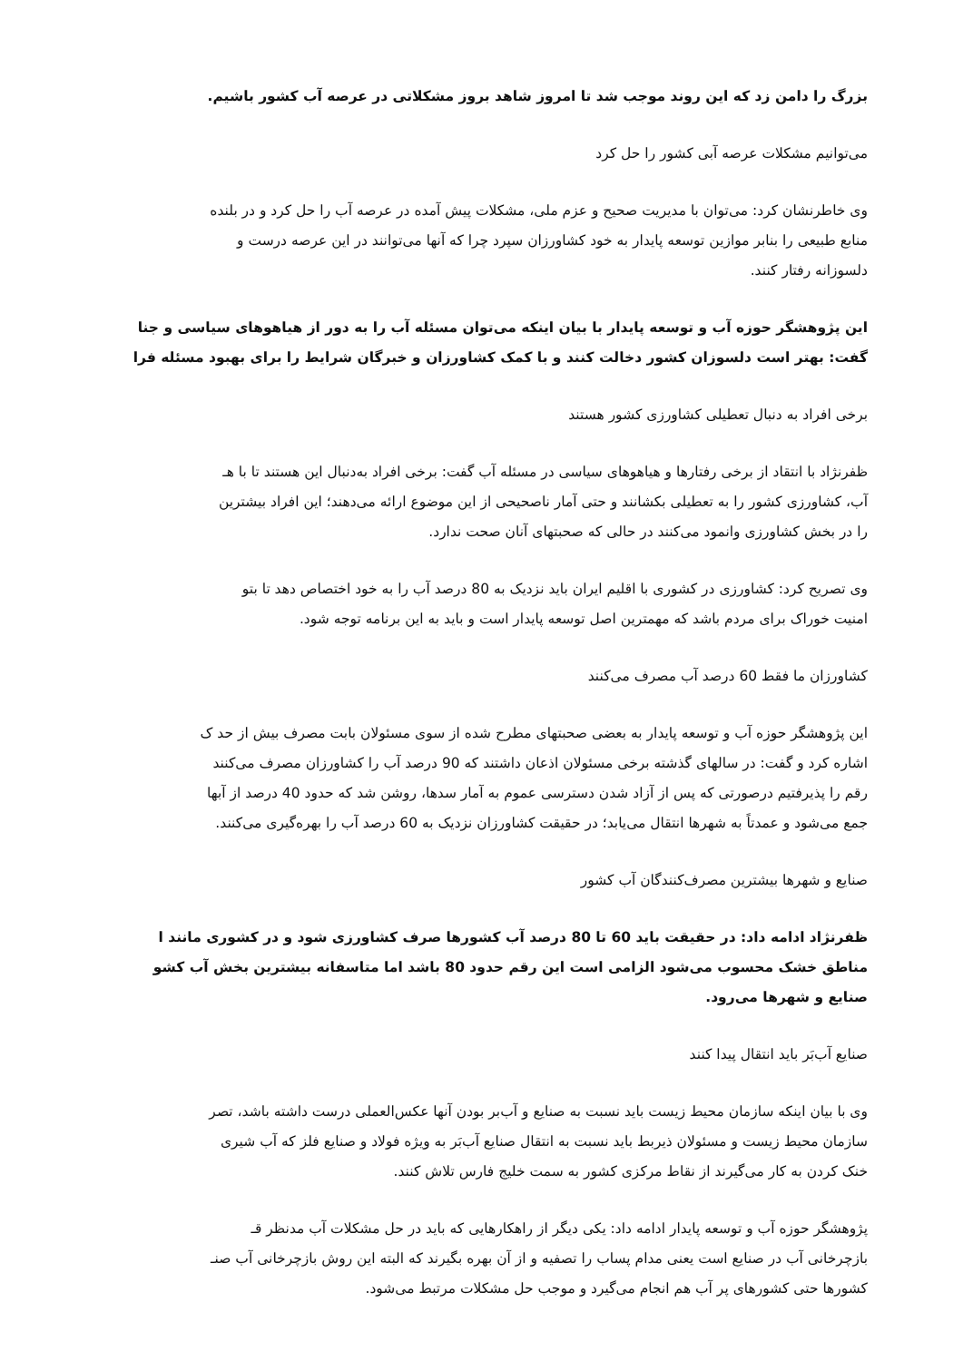بزرگ را دامن زد که این روند موجب شد تا امروز شاهد بروز مشکلاتی در عرصه آب کشور باشیم.
می‌توانیم مشکلات عرصه آبی کشور را حل کرد
وی خاطرنشان کرد: می‌توان با مدیریت صحیح و عزم ملی، مشکلات پیش آمده در عرصه آب را حل کرد و در بلنده
منابع طبیعی را بنابر موازین توسعه پایدار به خود کشاورزان سپرد چرا که آنها می‌توانند در این عرصه درست و
دلسوزانه رفتار کنند.
این پژوهشگر حوزه آب و توسعه پایدار با بیان اینکه می‌توان مسئله آب را به دور از هیاهوهای سیاسی و جنا
گفت: بهتر است دلسوزان کشور دخالت کنند و با کمک کشاورزان و خبرگان شرایط را برای بهبود مسئله فرا
برخی افراد به دنبال تعطیلی کشاورزی کشور هستند
ظفرنژاد با انتقاد از برخی رفتارها و هیاهوهای سیاسی در مسئله آب گفت: برخی افراد به‌دنبال این هستند تا با هـ
آب، کشاورزی کشور را به تعطیلی بکشانند و حتی آمار ناصحیحی از این موضوع ارائه می‌دهند؛ این افراد بیشترین
را در بخش کشاورزی وانمود می‌کنند در حالی که صحبتهای آنان صحت ندارد.
وی تصریح کرد: کشاورزی در کشوری با اقلیم ایران باید نزدیک به 80 درصد آب را به خود اختصاص دهد تا بتو
امنیت خوراک برای مردم باشد که مهمترین اصل توسعه پایدار است و باید به این برنامه توجه شود.
کشاورزان ما فقط 60 درصد آب مصرف می‌کنند
این پژوهشگر حوزه آب و توسعه پایدار به بعضی صحبتهای مطرح شده از سوی مسئولان بابت مصرف بیش از حد ک
اشاره کرد و گفت: در سالهای گذشته برخی مسئولان اذعان داشتند که 90 درصد آب را کشاورزان مصرف می‌کنند
رقم را پذیرفتیم درصورتی که پس از آزاد شدن دسترسی عموم به آمار سدها، روشن شد که حدود 40 درصد از آبها
جمع می‌شود و عمدتاً به شهرها انتقال می‌یابد؛ در حقیقت کشاورزان نزدیک به 60 درصد آب را بهره‌گیری می‌کنند.
صنایع و شهرها بیشترین مصرف‌کنندگان آب کشور
ظفرنژاد ادامه داد: در حقیقت باید 60 تا 80 درصد آب کشورها صرف کشاورزی شود و در کشوری مانند ا
مناطق خشک محسوب می‌شود الزامی است این رقم حدود 80 باشد اما متاسفانه بیشترین بخش آب کشو
صنایع و شهرها می‌رود.
صنایع آب‌بَر باید انتقال پیدا کنند
وی با بیان اینکه سازمان محیط زیست باید نسبت به صنایع و آب‌بر بودن آنها عکس‌العملی درست داشته باشد، تصر
سازمان محیط زیست و مسئولان ذیربط باید نسبت به انتقال صنایع آب‌بَر به ویژه فولاد و صنایع فلز که آب شیری
خنک کردن به کار می‌گیرند از نقاط مرکزی کشور به سمت خلیج فارس تلاش کنند.
پژوهشگر حوزه آب و توسعه پایدار ادامه داد: یکی دیگر از راهکارهایی که باید در حل مشکلات آب مدنظر قـ
بازچرخانی آب در صنایع است یعنی مدام پساب را تصفیه و از آن بهره بگیرند که البته این روش بازچرخانی آب صنـ
کشورها حتی کشورهای پر آب هم انجام می‌گیرد و موجب حل مشکلات مرتبط می‌شود.